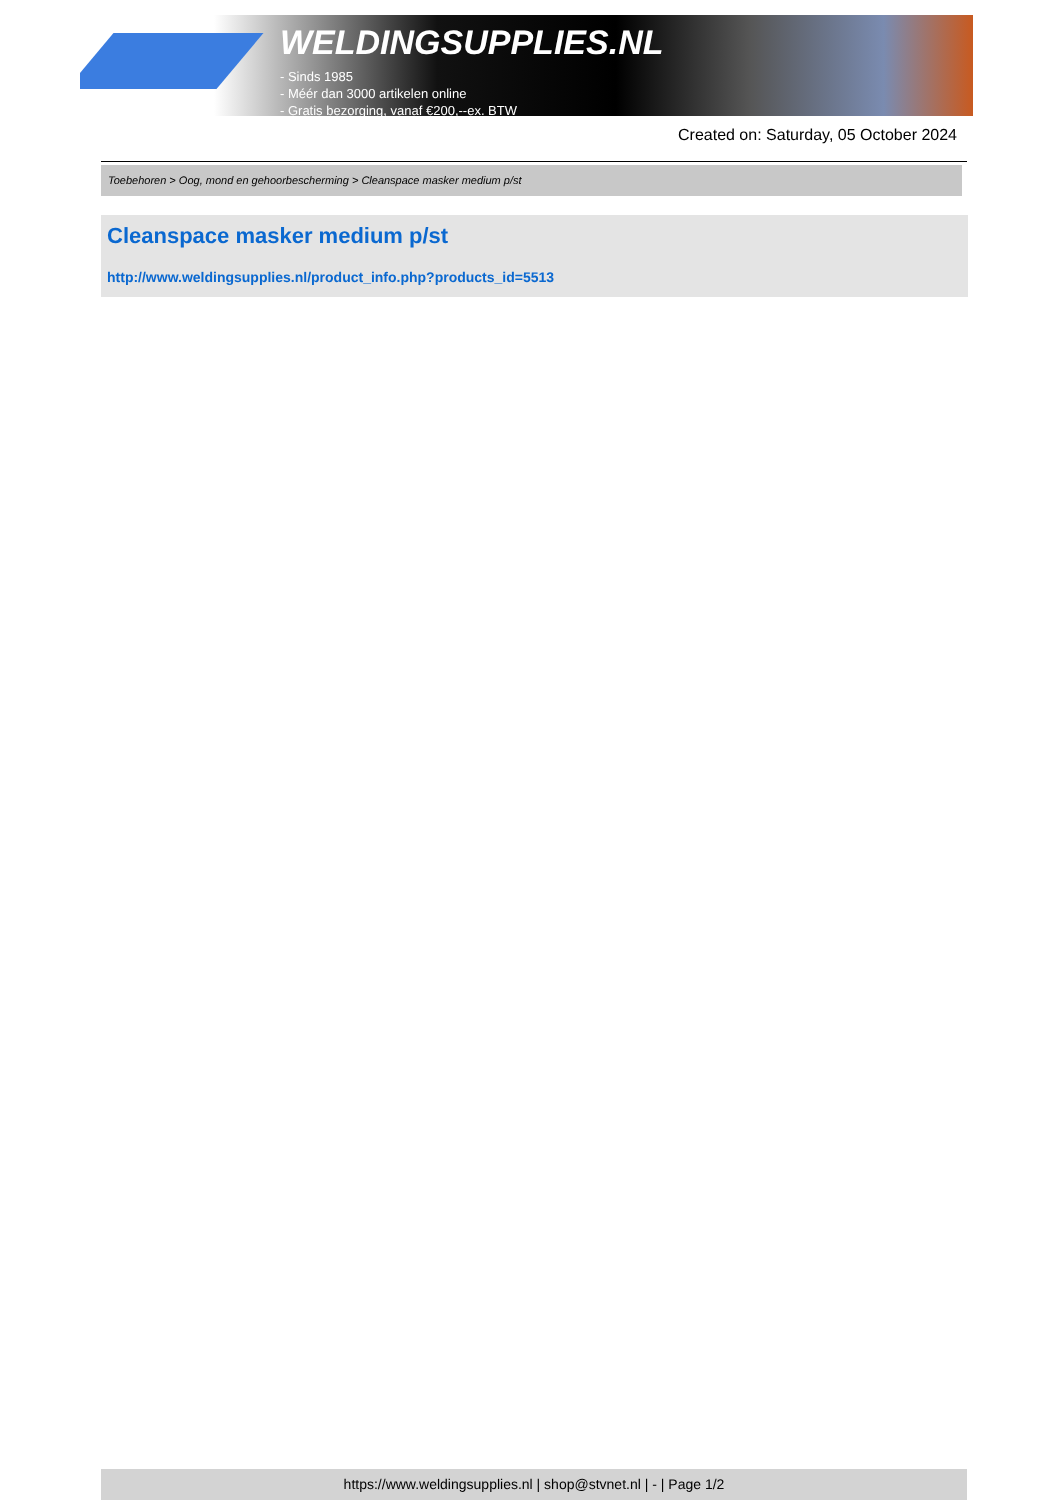WELDINGSUPPLIES.NL
- Sinds 1985
- Méér dan 3000 artikelen online
- Gratis bezorging, vanaf €200,--ex. BTW
Created on: Saturday, 05 October 2024
Toebehoren > Oog, mond en gehoorbescherming > Cleanspace masker medium p/st
Cleanspace masker medium p/st
http://www.weldingsupplies.nl/product_info.php?products_id=5513
https://www.weldingsupplies.nl | shop@stvnet.nl | - | Page 1/2